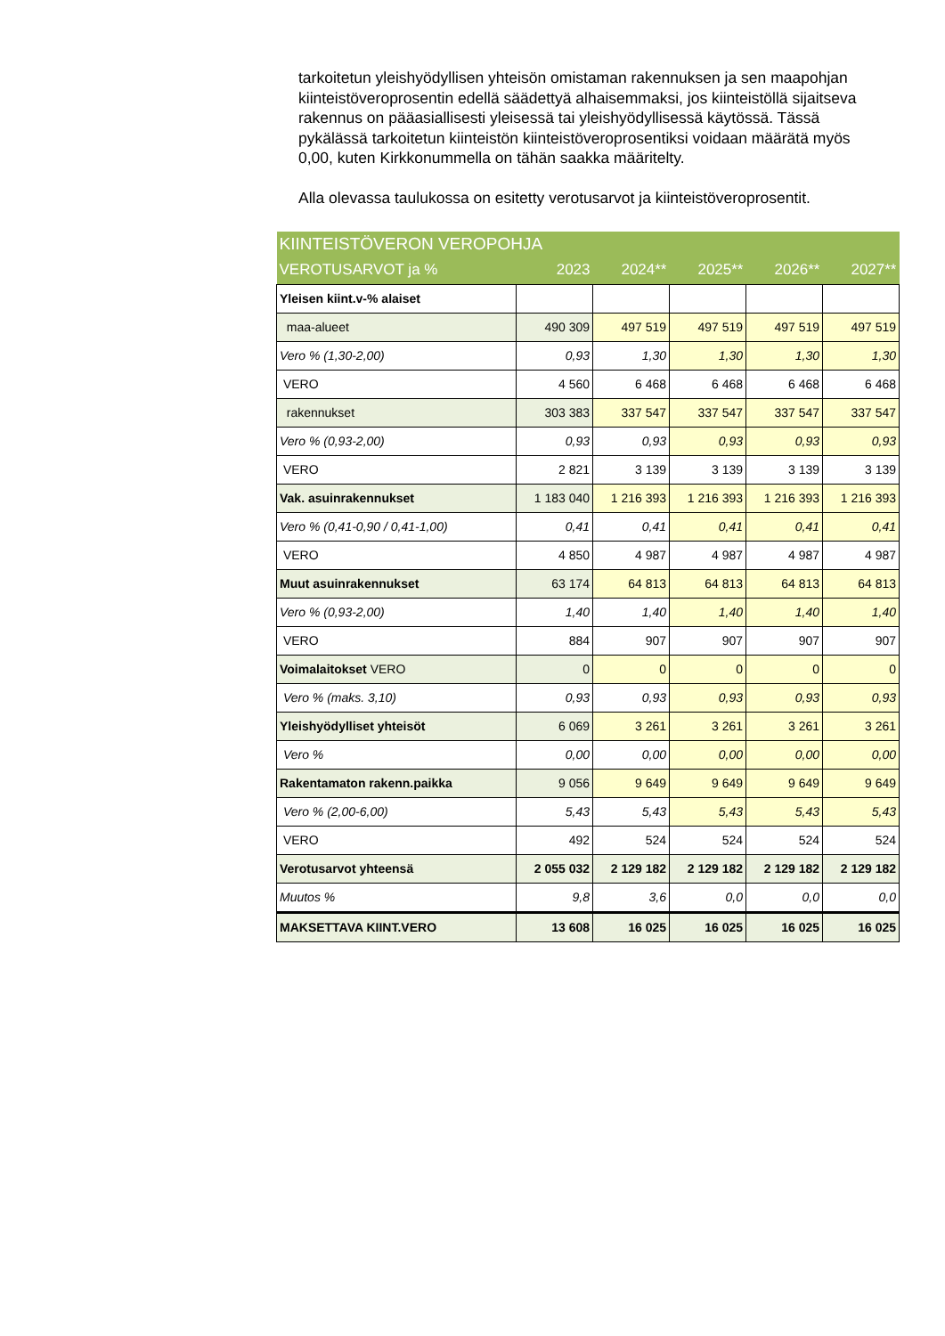tarkoitetun yleishyödyllisen yhteisön omistaman rakennuksen ja sen maapohjan kiinteistöveroprosentin edellä säädettyä alhaisemmaksi, jos kiinteistöllä sijaitseva rakennus on pääasiallisesti yleisessä tai yleishyödyllisessä käytössä. Tässä pykälässä tarkoitetun kiinteistön kiinteistöveroprosentiksi voidaan määrätä myös 0,00, kuten Kirkkonummella on tähän saakka määritelty.
Alla olevassa taulukossa on esitetty verotusarvot ja kiinteistöveroprosentit.
| KIINTEISTÖVERON VEROPOHJA | | | | | |
| --- | --- | --- | --- | --- | --- |
| VEROTUSARVOT ja % | 2023 | 2024** | 2025** | 2026** | 2027** |
| Yleisen kiint.v-% alaiset | | | | | |
| maa-alueet | 490 309 | 497 519 | 497 519 | 497 519 | 497 519 |
| Vero % (1,30-2,00) | 0,93 | 1,30 | 1,30 | 1,30 | 1,30 |
| VERO | 4 560 | 6 468 | 6 468 | 6 468 | 6 468 |
| rakennukset | 303 383 | 337 547 | 337 547 | 337 547 | 337 547 |
| Vero % (0,93-2,00) | 0,93 | 0,93 | 0,93 | 0,93 | 0,93 |
| VERO | 2 821 | 3 139 | 3 139 | 3 139 | 3 139 |
| Vak. asuinrakennukset | 1 183 040 | 1 216 393 | 1 216 393 | 1 216 393 | 1 216 393 |
| Vero % (0,41-0,90 / 0,41-1,00) | 0,41 | 0,41 | 0,41 | 0,41 | 0,41 |
| VERO | 4 850 | 4 987 | 4 987 | 4 987 | 4 987 |
| Muut asuinrakennukset | 63 174 | 64 813 | 64 813 | 64 813 | 64 813 |
| Vero % (0,93-2,00) | 1,40 | 1,40 | 1,40 | 1,40 | 1,40 |
| VERO | 884 | 907 | 907 | 907 | 907 |
| Voimalaitokset VERO | 0 | 0 | 0 | 0 | 0 |
| Vero % (maks. 3,10) | 0,93 | 0,93 | 0,93 | 0,93 | 0,93 |
| Yleishyödylliset yhteisöt | 6 069 | 3 261 | 3 261 | 3 261 | 3 261 |
| Vero % | 0,00 | 0,00 | 0,00 | 0,00 | 0,00 |
| Rakentamaton rakenn.paikka | 9 056 | 9 649 | 9 649 | 9 649 | 9 649 |
| Vero % (2,00-6,00) | 5,43 | 5,43 | 5,43 | 5,43 | 5,43 |
| VERO | 492 | 524 | 524 | 524 | 524 |
| Verotusarvot yhteensä | 2 055 032 | 2 129 182 | 2 129 182 | 2 129 182 | 2 129 182 |
| Muutos % | 9,8 | 3,6 | 0,0 | 0,0 | 0,0 |
| MAKSETTAVA KIINT.VERO | 13 608 | 16 025 | 16 025 | 16 025 | 16 025 |